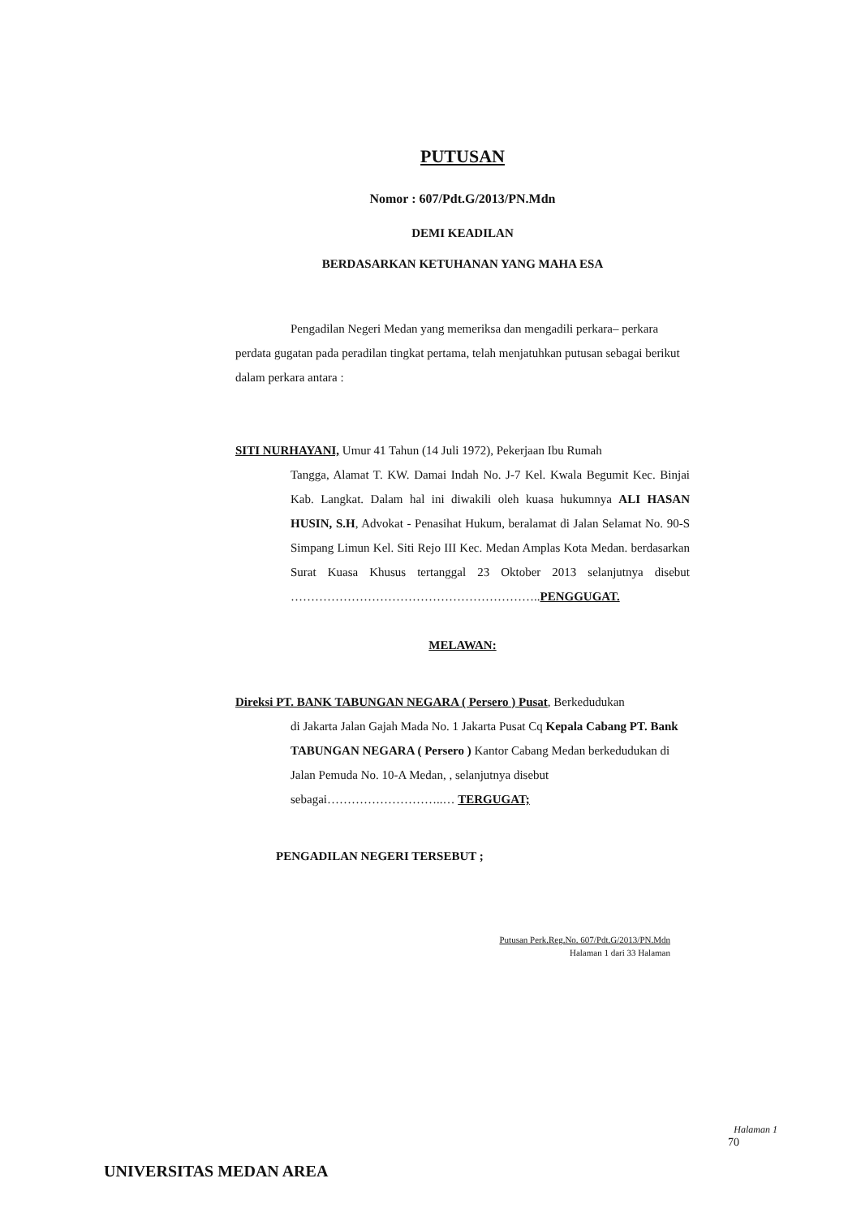PUTUSAN
Nomor : 607/Pdt.G/2013/PN.Mdn
DEMI KEADILAN
BERDASARKAN KETUHANAN YANG MAHA ESA
Pengadilan Negeri Medan yang memeriksa dan mengadili perkara– perkara perdata gugatan pada peradilan tingkat pertama, telah menjatuhkan putusan sebagai berikut dalam perkara antara :
SITI NURHAYANI, Umur 41 Tahun (14 Juli 1972), Pekerjaan Ibu Rumah
Tangga, Alamat T. KW. Damai Indah No. J-7 Kel. Kwala Begumit Kec. Binjai Kab. Langkat. Dalam hal ini diwakili oleh kuasa hukumnya ALI HASAN HUSIN, S.H, Advokat - Penasihat Hukum, beralamat di Jalan Selamat No. 90-S Simpang Limun Kel. Siti Rejo III Kec. Medan Amplas Kota Medan. berdasarkan Surat Kuasa Khusus tertanggal 23 Oktober 2013 selanjutnya disebut ……………………………………………………..PENGGUGAT.
MELAWAN:
Direksi PT. BANK TABUNGAN NEGARA ( Persero ) Pusat, Berkedudukan
di Jakarta Jalan Gajah Mada No. 1 Jakarta Pusat Cq Kepala Cabang PT. Bank TABUNGAN NEGARA ( Persero ) Kantor Cabang Medan berkedudukan di Jalan Pemuda No. 10-A Medan, , selanjutnya disebut sebagai………………………..… TERGUGAT;
PENGADILAN NEGERI TERSEBUT ;
Putusan Perk.Reg.No. 607/Pdt.G/2013/PN.Mdn
Halaman 1 dari 33 Halaman
Halaman 1
70
UNIVERSITAS MEDAN AREA